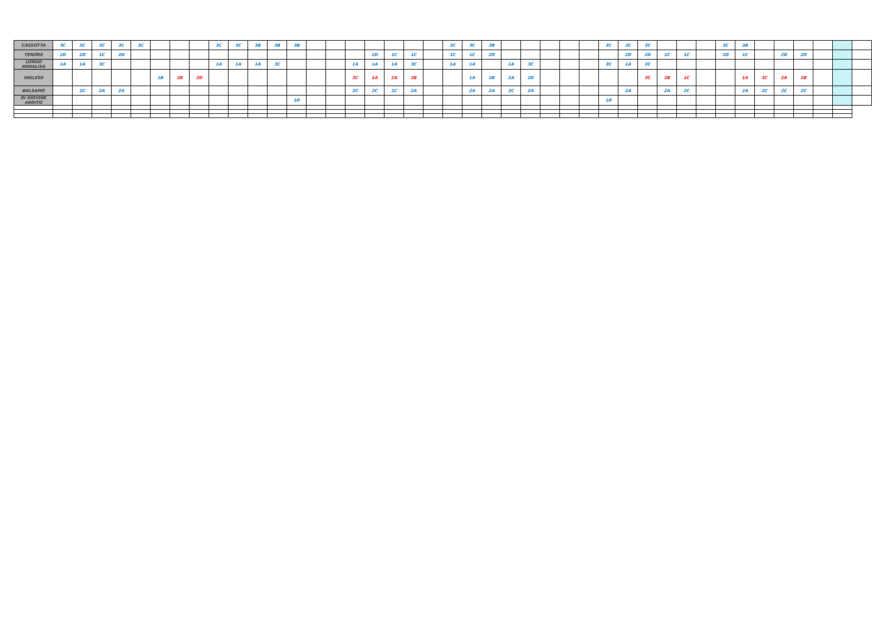| CASSOTTA | 3C | 3C | 3C | 3C | 3C | | | | 3C | 3C | 3B | 3B | 3B | | | | | | | | 3C | 3C | 3B | | | | | | 3C | 3C | 3C | | | | 3C | 3B | | | | | | |
| TENORE | 2D | 2D | 1C | 2D | | | | | | | | | | | | | 2D | 1C | 1C | | 1C | 1C | 2D | | | | | | | 2D | 2D | 1C | 1C | | 2D | 1C | | 2D | 2D | | | |
| LONGO ANNALISA | 1A | 1A | 3C | | | | | | 1A | 1A | 1A | 3C | | | | 1A | 1A | 1A | 3C | | 1A | 1A | | 1A | 3C | | | | 3C | 1A | 3C | | | | | | | | | | | |
| INGLESE | | | | | | 1B | 2B | 2D | | | | | | | | 3C | 1A | 2A | 2B | | | 1A | 2B | 2A | 2D | | | | | | 3C | 2B | 1C | | | 1A | 3C | 2A | 2B | | | |
| BALSAMO | | 2C | 2A | 2A | | | | | | | | | | | | 2C | 2C | 2C | 2A | | | 2A | 2A | 2C | 2A | | | | | 2A | | 2A | 2C | | | 2A | 2C | 2C | 2C | | | |
| DI GIOVINE ARDITO | | | | | | | | | | | | | 1D | | | | | | | | | | | | | | | | 1D | | | | | | | | | | | | | |